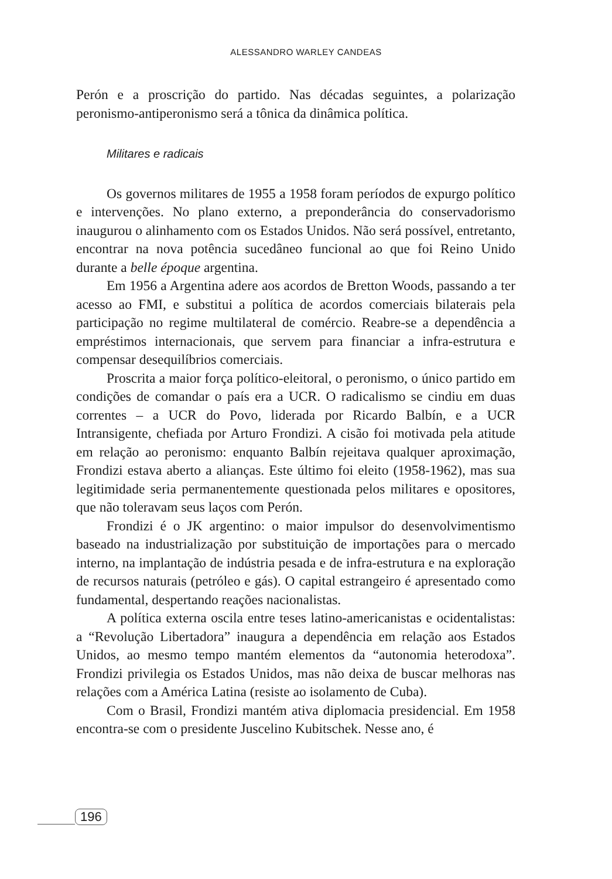ALESSANDRO WARLEY CANDEAS
Perón e a proscrição do partido. Nas décadas seguintes, a polarização peronismo-antiperonismo será a tônica da dinâmica política.
Militares e radicais
Os governos militares de 1955 a 1958 foram períodos de expurgo político e intervenções. No plano externo, a preponderância do conservadorismo inaugurou o alinhamento com os Estados Unidos. Não será possível, entretanto, encontrar na nova potência sucedâneo funcional ao que foi Reino Unido durante a belle époque argentina.
Em 1956 a Argentina adere aos acordos de Bretton Woods, passando a ter acesso ao FMI, e substitui a política de acordos comerciais bilaterais pela participação no regime multilateral de comércio. Reabre-se a dependência a empréstimos internacionais, que servem para financiar a infra-estrutura e compensar desequilíbrios comerciais.
Proscrita a maior força político-eleitoral, o peronismo, o único partido em condições de comandar o país era a UCR. O radicalismo se cindiu em duas correntes – a UCR do Povo, liderada por Ricardo Balbín, e a UCR Intransigente, chefiada por Arturo Frondizi. A cisão foi motivada pela atitude em relação ao peronismo: enquanto Balbín rejeitava qualquer aproximação, Frondizi estava aberto a alianças. Este último foi eleito (1958-1962), mas sua legitimidade seria permanentemente questionada pelos militares e opositores, que não toleravam seus laços com Perón.
Frondizi é o JK argentino: o maior impulsor do desenvolvimentismo baseado na industrialização por substituição de importações para o mercado interno, na implantação de indústria pesada e de infra-estrutura e na exploração de recursos naturais (petróleo e gás). O capital estrangeiro é apresentado como fundamental, despertando reações nacionalistas.
A política externa oscila entre teses latino-americanistas e ocidentalistas: a “Revolução Libertadora” inaugura a dependência em relação aos Estados Unidos, ao mesmo tempo mantém elementos da “autonomia heterodoxa”. Frondizi privilegia os Estados Unidos, mas não deixa de buscar melhoras nas relações com a América Latina (resiste ao isolamento de Cuba).
Com o Brasil, Frondizi mantém ativa diplomacia presidencial. Em 1958 encontra-se com o presidente Juscelino Kubitschek. Nesse ano, é
196